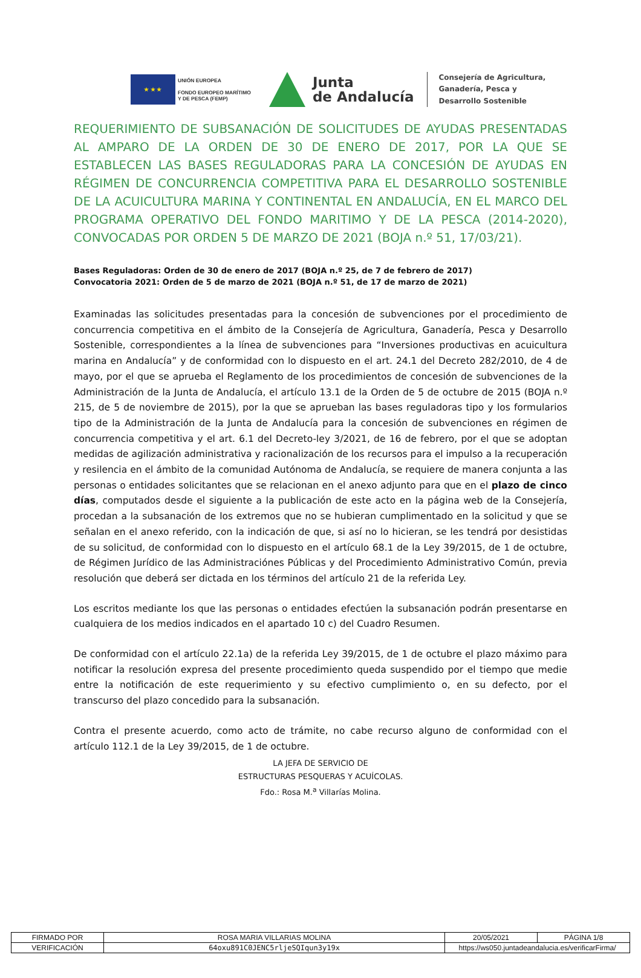★ ★ ★
UNIÓN EUROPEA
FONDO EUROPEO MARÍTIMO
Y DE PESCA (FEMP)
Junta
de Andalucía
Consejería de Agricultura,
Ganadería, Pesca y
Desarrollo Sostenible
REQUERIMIENTO DE SUBSANACIÓN DE SOLICITUDES DE AYUDAS PRESENTADAS AL AMPARO DE LA ORDEN DE 30 DE ENERO DE 2017, POR LA QUE SE ESTABLECEN LAS BASES REGULADORAS PARA LA CONCESIÓN DE AYUDAS EN RÉGIMEN DE CONCURRENCIA COMPETITIVA PARA EL DESARROLLO SOSTENIBLE DE LA ACUICULTURA MARINA Y CONTINENTAL EN ANDALUCÍA, EN EL MARCO DEL PROGRAMA OPERATIVO DEL FONDO MARITIMO Y DE LA PESCA (2014-2020), CONVOCADAS POR ORDEN 5 DE MARZO DE 2021 (BOJA n.º 51, 17/03/21).
Bases Reguladoras: Orden de 30 de enero de 2017 (BOJA n.º 25, de 7 de febrero de 2017)
Convocatoria 2021: Orden de 5 de marzo de 2021 (BOJA n.º 51, de 17 de marzo de 2021)
Examinadas las solicitudes presentadas para la concesión de subvenciones por el procedimiento de concurrencia competitiva en el ámbito de la Consejería de Agricultura, Ganadería, Pesca y Desarrollo Sostenible, correspondientes a la línea de subvenciones para “Inversiones productivas en acuicultura marina en Andalucía” y de conformidad con lo dispuesto en el art. 24.1 del Decreto 282/2010, de 4 de mayo, por el que se aprueba el Reglamento de los procedimientos de concesión de subvenciones de la Administración de la Junta de Andalucía, el artículo 13.1 de la Orden de 5 de octubre de 2015 (BOJA n.º 215, de 5 de noviembre de 2015), por la que se aprueban las bases reguladoras tipo y los formularios tipo de la Administración de la Junta de Andalucía para la concesión de subvenciones en régimen de concurrencia competitiva y el art. 6.1 del Decreto-ley 3/2021, de 16 de febrero, por el que se adoptan medidas de agilización administrativa y racionalización de los recursos para el impulso a la recuperación y resilencia en el ámbito de la comunidad Autónoma de Andalucía, se requiere de manera conjunta a las personas o entidades solicitantes que se relacionan en el anexo adjunto para que en el plazo de cinco días, computados desde el siguiente a la publicación de este acto en la página web de la Consejería, procedan a la subsanación de los extremos que no se hubieran cumplimentado en la solicitud y que se señalan en el anexo referido, con la indicación de que, si así no lo hicieran, se les tendrá por desistidas de su solicitud, de conformidad con lo dispuesto en el artículo 68.1 de la Ley 39/2015, de 1 de octubre, de Régimen Jurídico de las Administraciónes Públicas y del Procedimiento Administrativo Común, previa resolución que deberá ser dictada en los términos del artículo 21 de la referida Ley.
Los escritos mediante los que las personas o entidades efectúen la subsanación podrán presentarse en cualquiera de los medios indicados en el apartado 10 c) del Cuadro Resumen.
De conformidad con el artículo 22.1a) de la referida Ley 39/2015, de 1 de octubre el plazo máximo para notificar la resolución expresa del presente procedimiento queda suspendido por el tiempo que medie entre la notificación de este requerimiento y su efectivo cumplimiento o, en su defecto, por el transcurso del plazo concedido para la subsanación.
Contra el presente acuerdo, como acto de trámite, no cabe recurso alguno de conformidad con el artículo 112.1 de la Ley 39/2015, de 1 de octubre.
LA JEFA DE SERVICIO DE
ESTRUCTURAS PESQUERAS Y ACUÍCOLAS.
Fdo.: Rosa M.<sup>a</sup> Villarías Molina.
| FIRMADO POR | ROSA MARIA VILLARIAS MOLINA | | 20/05/2021 | PÁGINA 1/8 |
| VERIFICACIÓN | 64oxu891C0JENC5rljeSQIqun3y19x | https://ws050.juntadeandalucia.es/verificarFirma/ | | |